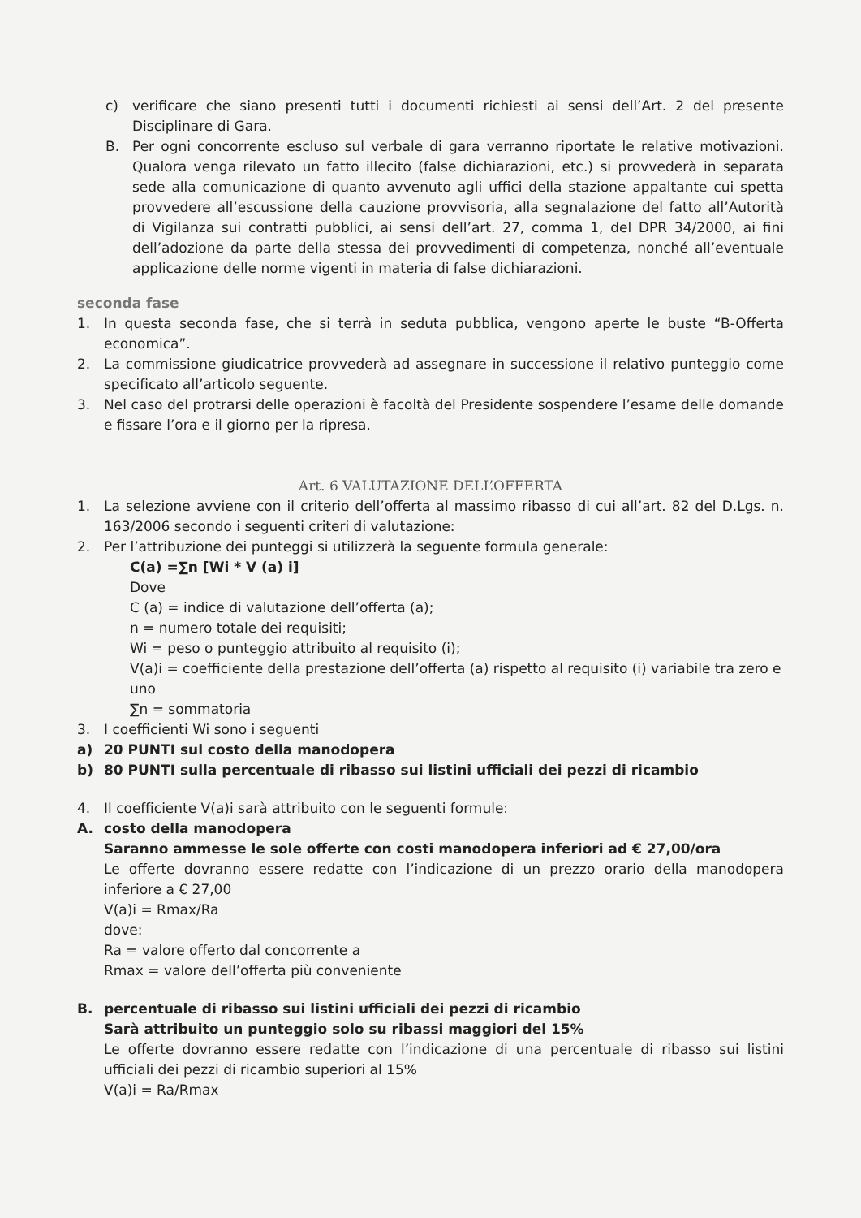c) verificare che siano presenti tutti i documenti richiesti ai sensi dell’Art. 2 del presente Disciplinare di Gara.
B. Per ogni concorrente escluso sul verbale di gara verranno riportate le relative motivazioni. Qualora venga rilevato un fatto illecito (false dichiarazioni, etc.) si provvederà in separata sede alla comunicazione di quanto avvenuto agli uffici della stazione appaltante cui spetta provvedere all’escussione della cauzione provvisoria, alla segnalazione del fatto all’Autorità di Vigilanza sui contratti pubblici, ai sensi dell’art. 27, comma 1, del DPR 34/2000, ai fini dell’adozione da parte della stessa dei provvedimenti di competenza, nonché all’eventuale applicazione delle norme vigenti in materia di false dichiarazioni.
seconda fase
1. In questa seconda fase, che si terrà in seduta pubblica, vengono aperte le buste “B-Offerta economica”.
2. La commissione giudicatrice provvederà ad assegnare in successione il relativo punteggio come specificato all’articolo seguente.
3. Nel caso del protrarsi delle operazioni è facoltà del Presidente sospendere l’esame delle domande e fissare l’ora e il giorno per la ripresa.
Art. 6 VALUTAZIONE DELL’OFFERTA
1. La selezione avviene con il criterio dell’offerta al massimo ribasso di cui all’art. 82 del D.Lgs. n. 163/2006 secondo i seguenti criteri di valutazione:
2. Per l’attribuzione dei punteggi si utilizzerà la seguente formula generale:
C(a) =∑n [Wi * V (a) i]
Dove
C (a) = indice di valutazione dell’offerta (a);
n = numero totale dei requisiti;
Wi = peso o punteggio attribuito al requisito (i);
V(a)i = coefficiente della prestazione dell’offerta (a) rispetto al requisito (i) variabile tra zero e uno
∑n = sommatoria
3. I coefficienti Wi sono i seguenti
a) 20 PUNTI sul costo della manodopera
b) 80 PUNTI sulla percentuale di ribasso sui listini ufficiali dei pezzi di ricambio
4. Il coefficiente V(a)i sarà attribuito con le seguenti formule:
A. costo della manodopera
Saranno ammesse le sole offerte con costi manodopera inferiori ad € 27,00/ora
Le offerte dovranno essere redatte con l’indicazione di un prezzo orario della manodopera inferiore a € 27,00
V(a)i = Rmax/Ra
dove:
Ra = valore offerto dal concorrente a
Rmax = valore dell’offerta più conveniente
B. percentuale di ribasso sui listini ufficiali dei pezzi di ricambio
Sarà attribuito un punteggio solo su ribassi maggiori del 15%
Le offerte dovranno essere redatte con l’indicazione di una percentuale di ribasso sui listini ufficiali dei pezzi di ricambio superiori al 15%
V(a)i = Ra/Rmax